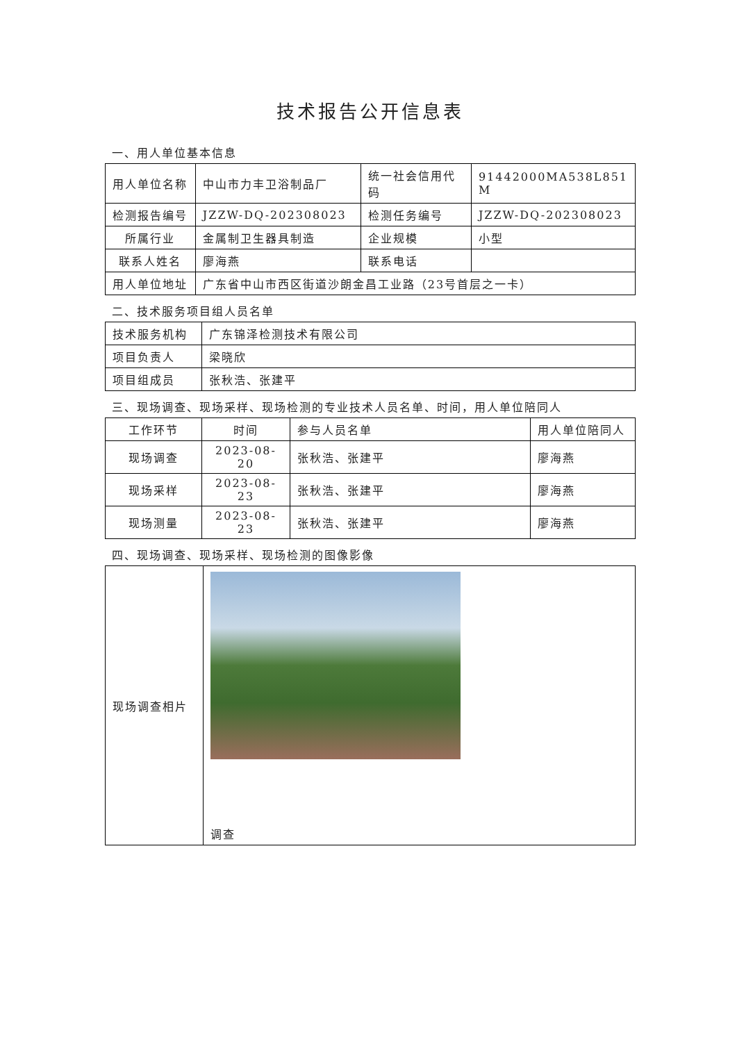技术报告公开信息表
一、用人单位基本信息
| 用人单位名称 | 中山市力丰卫浴制品厂 | 统一社会信用代码 | 91442000MA538L851 M |
| 检测报告编号 | JZZW-DQ-202308023 | 检测任务编号 | JZZW-DQ-202308023 |
| 所属行业 | 金属制卫生器具制造 | 企业规模 | 小型 |
| 联系人姓名 | 廖海燕 | 联系电话 | |
| 用人单位地址 | 广东省中山市西区街道沙朗金昌工业路（23号首层之一卡） | | |
二、技术服务项目组人员名单
| 技术服务机构 | 广东锦泽检测技术有限公司 |
| 项目负责人 | 梁晓欣 |
| 项目组成员 | 张秋浩、张建平 |
三、现场调查、现场采样、现场检测的专业技术人员名单、时间，用人单位陪同人
| 工作环节 | 时间 | 参与人员名单 | 用人单位陪同人 |
| 现场调查 | 2023-08-20 | 张秋浩、张建平 | 廖海燕 |
| 现场采样 | 2023-08-23 | 张秋浩、张建平 | 廖海燕 |
| 现场测量 | 2023-08-23 | 张秋浩、张建平 | 廖海燕 |
四、现场调查、现场采样、现场检测的图像影像
| 现场调查相片 | 调查 |